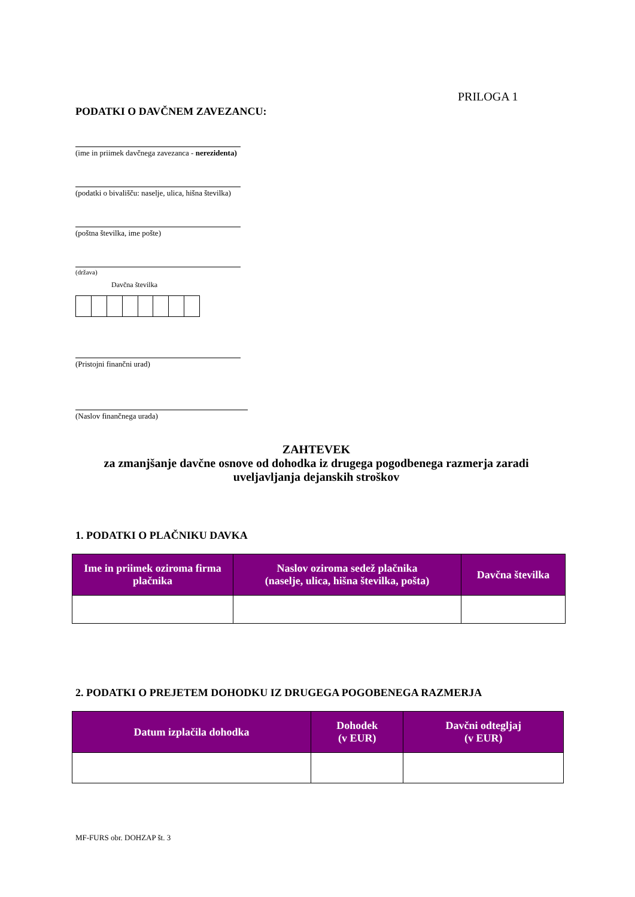PRILOGA 1
PODATKI O DAVČNEM ZAVEZANCU:
(ime in priimek davčnega zavezanca - nerezidenta)
(podatki o bivališču: naselje, ulica, hišna številka)
(poštna številka, ime pošte)
(država)
Davčna številka
(Pristojni finančni urad)
(Naslov finančnega urada)
ZAHTEVEK
za zmanjšanje davčne osnove od dohodka iz drugega pogodbenega razmerja zaradi uveljavljanja dejanskih stroškov
1. PODATKI O PLAČNIKU DAVKA
| Ime in priimek oziroma firma plačnika | Naslov oziroma sedež plačnika (naselje, ulica, hišna številka, pošta) | Davčna številka |
| --- | --- | --- |
2. PODATKI O PREJETEM DOHODKU IZ DRUGEGA POGOBENEGA RAZMERJA
| Datum izplačila dohodka | Dohodek (v EUR) | Davčni odtegljaj (v EUR) |
| --- | --- | --- |
MF-FURS obr. DOHZAP št. 3